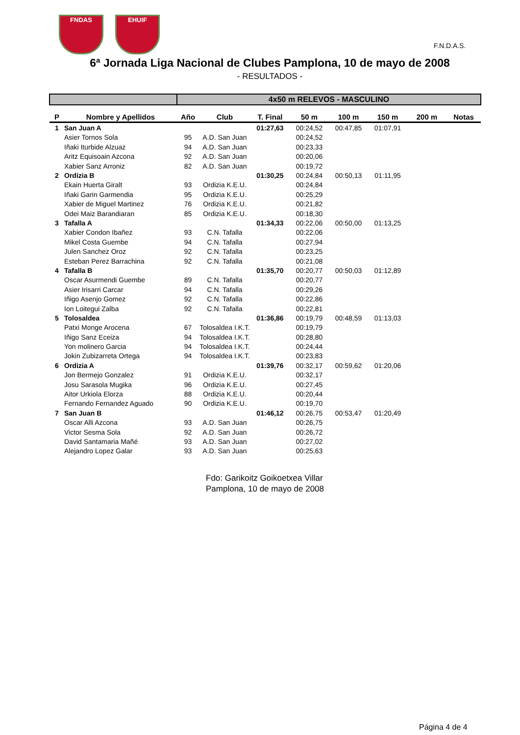FNDAS EHUIF
F.N.D.A.S.
6ª Jornada Liga Nacional de Clubes Pamplona, 10 de mayo de 2008
- RESULTADOS -
| | | 4x50 m RELEVOS - MASCULINO | | | | | | | |
| P | Nombre y Apellidos | Año | Club | T. Final | 50 m | 100 m | 150 m | 200 m | Notas |
| 1 | San Juan A | | | 01:27,63 | 00:24,52 | 00:47,85 | 01:07,91 | | |
| | Asier Tornos Sola | 95 | A.D. San Juan | | 00:24,52 | | | | |
| | Iñaki Iturbide Alzuaz | 94 | A.D. San Juan | | 00:23,33 | | | | |
| | Aritz Equisoain Azcona | 92 | A.D. San Juan | | 00:20,06 | | | | |
| | Xabier Sanz Arroniz | 82 | A.D. San Juan | | 00:19,72 | | | | |
| 2 | Ordizia B | | | 01:30,25 | 00:24,84 | 00:50,13 | 01:11,95 | | |
| | Ekain Huerta Giralt | 93 | Ordizia K.E.U. | | 00:24,84 | | | | |
| | Iñaki Garin Garmendia | 95 | Ordizia K.E.U. | | 00:25,29 | | | | |
| | Xabier de Miguel Martinez | 76 | Ordizia K.E.U. | | 00:21,82 | | | | |
| | Odei Maiz Barandiaran | 85 | Ordizia K.E.U. | | 00:18,30 | | | | |
| 3 | Tafalla A | | | 01:34,33 | 00:22,06 | 00:50,00 | 01:13,25 | | |
| | Xabier Condon Ibañez | 93 | C.N. Tafalla | | 00:22,06 | | | | |
| | Mikel Costa Guembe | 94 | C.N. Tafalla | | 00:27,94 | | | | |
| | Julen Sanchez Oroz | 92 | C.N. Tafalla | | 00:23,25 | | | | |
| | Esteban Perez Barrachina | 92 | C.N. Tafalla | | 00:21,08 | | | | |
| 4 | Tafalla B | | | 01:35,70 | 00:20,77 | 00:50,03 | 01:12,89 | | |
| | Oscar Asurmendi Guembe | 89 | C.N. Tafalla | | 00:20,77 | | | | |
| | Asier Irisarri Carcar | 94 | C.N. Tafalla | | 00:29,26 | | | | |
| | Iñigo Asenjo Gomez | 92 | C.N. Tafalla | | 00:22,86 | | | | |
| | Ion Loitegui Zalba | 92 | C.N. Tafalla | | 00:22,81 | | | | |
| 5 | Tolosaldea | | | 01:36,86 | 00:19,79 | 00:48,59 | 01:13,03 | | |
| | Patxi Monge Arocena | 67 | Tolosaldea I.K.T. | | 00:19,79 | | | | |
| | Iñigo Sanz Eceiza | 94 | Tolosaldea I.K.T. | | 00:28,80 | | | | |
| | Yon molinero Garcia | 94 | Tolosaldea I.K.T. | | 00:24,44 | | | | |
| | Jokin Zubizarreta Ortega | 94 | Tolosaldea I.K.T. | | 00:23,83 | | | | |
| 6 | Ordizia A | | | 01:39,76 | 00:32,17 | 00:59,62 | 01:20,06 | | |
| | Jon Bermejo Gonzalez | 91 | Ordizia K.E.U. | | 00:32,17 | | | | |
| | Josu Sarasola Mugika | 96 | Ordizia K.E.U. | | 00:27,45 | | | | |
| | Aitor Urkiola Elorza | 88 | Ordizia K.E.U. | | 00:20,44 | | | | |
| | Fernando Fernandez Aguado | 90 | Ordizia K.E.U. | | 00:19,70 | | | | |
| 7 | San Juan B | | | 01:46,12 | 00:26,75 | 00:53,47 | 01:20,49 | | |
| | Oscar Alli Azcona | 93 | A.D. San Juan | | 00:26,75 | | | | |
| | Victor Sesma Sola | 92 | A.D. San Juan | | 00:26,72 | | | | |
| | David Santamaria Mañé | 93 | A.D. San Juan | | 00:27,02 | | | | |
| | Alejandro Lopez Galar | 93 | A.D. San Juan | | 00:25,63 | | | | |
Fdo: Garikoitz Goikoetxea Villar
Pamplona, 10 de mayo de 2008
Página 4 de 4